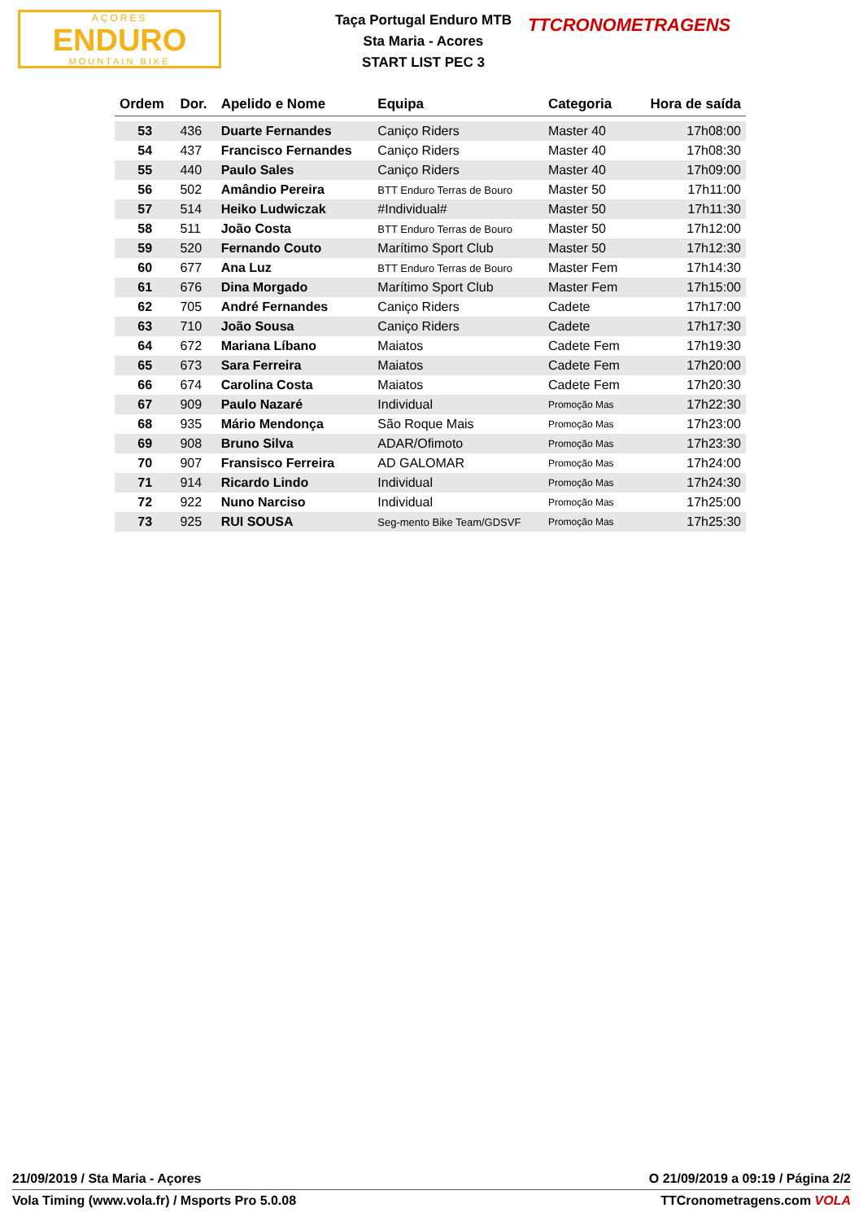AÇORES
ENDURO
MOUNTAIN BIKE
Taça Portugal Enduro MTB
Sta Maria - Acores
START LIST PEC 3
TTCRONOMETRAGENS
| Ordem | Dor. | Apelido e Nome | Equipa | Categoria | Hora de saída |
| --- | --- | --- | --- | --- | --- |
| 53 | 436 | Duarte Fernandes | Caniço Riders | Master 40 | 17h08:00 |
| 54 | 437 | Francisco Fernandes | Caniço Riders | Master 40 | 17h08:30 |
| 55 | 440 | Paulo Sales | Caniço Riders | Master 40 | 17h09:00 |
| 56 | 502 | Amândio Pereira | BTT Enduro Terras de Bouro | Master 50 | 17h11:00 |
| 57 | 514 | Heiko Ludwiczak | #Individual# | Master 50 | 17h11:30 |
| 58 | 511 | João Costa | BTT Enduro Terras de Bouro | Master 50 | 17h12:00 |
| 59 | 520 | Fernando Couto | Marítimo Sport Club | Master 50 | 17h12:30 |
| 60 | 677 | Ana Luz | BTT Enduro Terras de Bouro | Master Fem | 17h14:30 |
| 61 | 676 | Dina Morgado | Marítimo Sport Club | Master Fem | 17h15:00 |
| 62 | 705 | André Fernandes | Caniço Riders | Cadete | 17h17:00 |
| 63 | 710 | João Sousa | Caniço Riders | Cadete | 17h17:30 |
| 64 | 672 | Mariana Líbano | Maiatos | Cadete Fem | 17h19:30 |
| 65 | 673 | Sara Ferreira | Maiatos | Cadete Fem | 17h20:00 |
| 66 | 674 | Carolina Costa | Maiatos | Cadete Fem | 17h20:30 |
| 67 | 909 | Paulo Nazaré | Individual | Promoção Mas | 17h22:30 |
| 68 | 935 | Mário Mendonça | São Roque Mais | Promoção Mas | 17h23:00 |
| 69 | 908 | Bruno Silva | ADAR/Ofimoto | Promoção Mas | 17h23:30 |
| 70 | 907 | Fransisco Ferreira | AD GALOMAR | Promoção Mas | 17h24:00 |
| 71 | 914 | Ricardo Lindo | Individual | Promoção Mas | 17h24:30 |
| 72 | 922 | Nuno Narciso | Individual | Promoção Mas | 17h25:00 |
| 73 | 925 | RUI SOUSA | Seg-mento Bike Team/GDSVF | Promoção Mas | 17h25:30 |
21/09/2019 / Sta Maria - Açores O 21/09/2019 a 09:19 / Página 2/2
Vola Timing (www.vola.fr) / Msports Pro 5.0.08 TTCronometragens.com VOLA